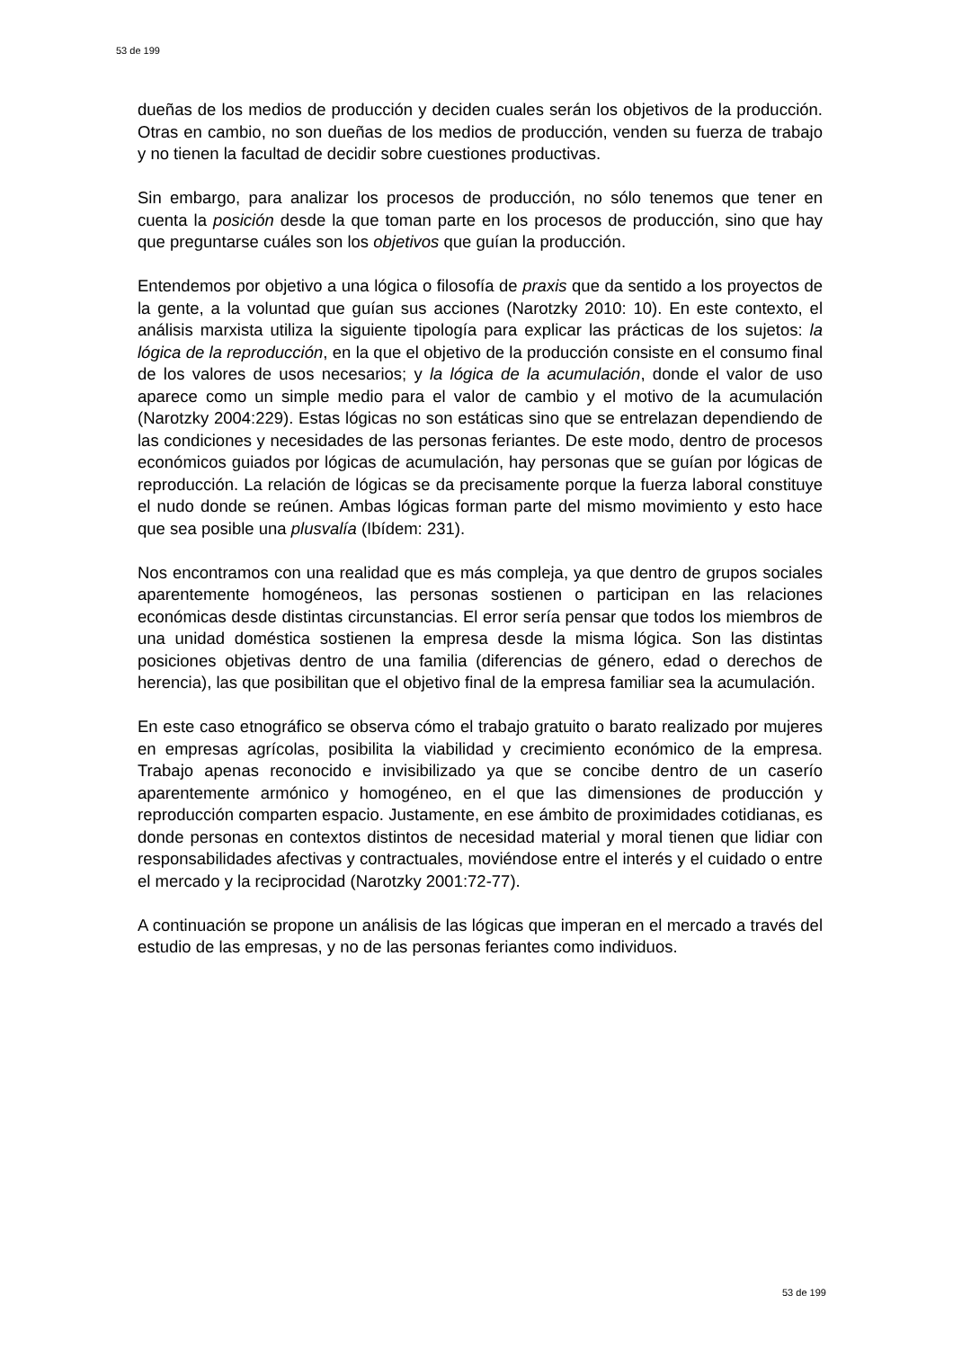53 de 199
dueñas de los medios de producción y deciden cuales serán los objetivos de la producción. Otras en cambio, no son dueñas de los medios de producción, venden su fuerza de trabajo y no tienen la facultad de decidir sobre cuestiones productivas.
Sin embargo, para analizar los procesos de producción, no sólo tenemos que tener en cuenta la posición desde la que toman parte en los procesos de producción, sino que hay que preguntarse cuáles son los objetivos que guían la producción.
Entendemos por objetivo a una lógica o filosofía de praxis que da sentido a los proyectos de la gente, a la voluntad que guían sus acciones (Narotzky 2010: 10). En este contexto, el análisis marxista utiliza la siguiente tipología para explicar las prácticas de los sujetos: la lógica de la reproducción, en la que el objetivo de la producción consiste en el consumo final de los valores de usos necesarios; y la lógica de la acumulación, donde el valor de uso aparece como un simple medio para el valor de cambio y el motivo de la acumulación (Narotzky 2004:229). Estas lógicas no son estáticas sino que se entrelazan dependiendo de las condiciones y necesidades de las personas feriantes. De este modo, dentro de procesos económicos guiados por lógicas de acumulación, hay personas que se guían por lógicas de reproducción. La relación de lógicas se da precisamente porque la fuerza laboral constituye el nudo donde se reúnen. Ambas lógicas forman parte del mismo movimiento y esto hace que sea posible una plusvalía (Ibídem: 231).
Nos encontramos con una realidad que es más compleja, ya que dentro de grupos sociales aparentemente homogéneos, las personas sostienen o participan en las relaciones económicas desde distintas circunstancias. El error sería pensar que todos los miembros de una unidad doméstica sostienen la empresa desde la misma lógica. Son las distintas posiciones objetivas dentro de una familia (diferencias de género, edad o derechos de herencia), las que posibilitan que el objetivo final de la empresa familiar sea la acumulación.
En este caso etnográfico se observa cómo el trabajo gratuito o barato realizado por mujeres en empresas agrícolas, posibilita la viabilidad y crecimiento económico de la empresa. Trabajo apenas reconocido e invisibilizado ya que se concibe dentro de un caserío aparentemente armónico y homogéneo, en el que las dimensiones de producción y reproducción comparten espacio. Justamente, en ese ámbito de proximidades cotidianas, es donde personas en contextos distintos de necesidad material y moral tienen que lidiar con responsabilidades afectivas y contractuales, moviéndose entre el interés y el cuidado o entre el mercado y la reciprocidad (Narotzky 2001:72-77).
A continuación se propone un análisis de las lógicas que imperan en el mercado a través del estudio de las empresas, y no de las personas feriantes como individuos.
53 de 199